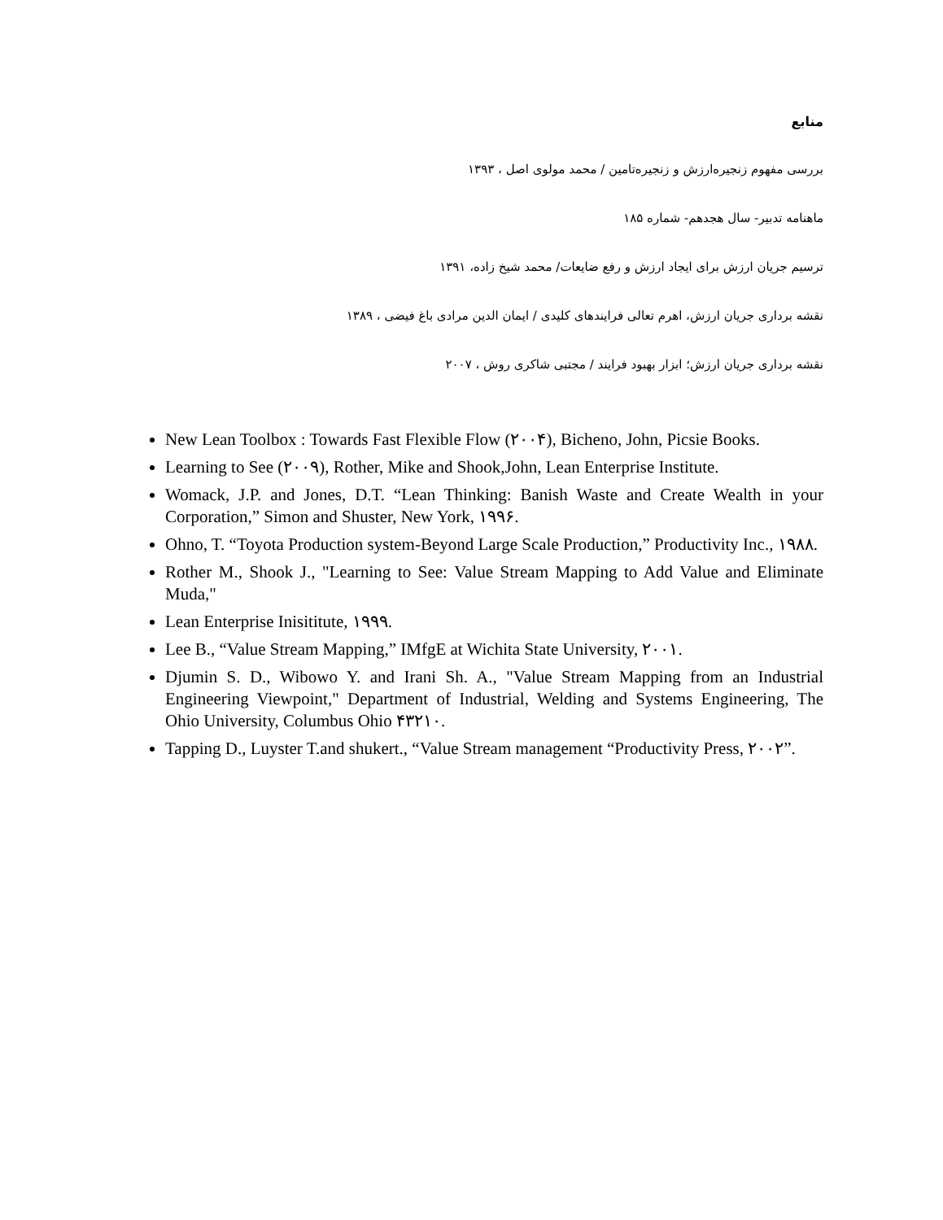منابع
بررسی مفهوم زنجیره‌ارزش و زنجیره‌تامین / محمد مولوی اصل ، ۱۳۹۳
ماهنامه تدبیر- سال هجدهم- شماره ۱۸۵
ترسیم جریان ارزش برای ایجاد ارزش و رفع ضایعات/ محمد شیخ زاده، ۱۳۹۱
نقشه برداری جریان ارزش، اهرم تعالی فرایندهای کلیدی / ایمان الدین مرادی باغ فیضی ، ۱۳۸۹
نقشه برداری جریان ارزش؛ ابزار بهبود فرایند / مجتبی شاکری روش ، ۲۰۰۷
New Lean Toolbox : Towards Fast Flexible Flow (۲۰۰۴), Bicheno, John, Picsie Books.
Learning to See (۲۰۰۹), Rother, Mike and Shook,John, Lean Enterprise Institute.
Womack, J.P. and Jones, D.T. “Lean Thinking: Banish Waste and Create Wealth in your Corporation,” Simon and Shuster, New York, ۱۹۹۶.
Ohno, T. “Toyota Production system-Beyond Large Scale Production,” Productivity Inc., ۱۹۸۸.
Rother M., Shook J., "Learning to See: Value Stream Mapping to Add Value and Eliminate Muda,"
Lean Enterprise Inisititute, ۱۹۹۹.
Lee B., “Value Stream Mapping,” IMfgE at Wichita State University, ۲۰۰۱.
Djumin S. D., Wibowo Y. and Irani Sh. A., "Value Stream Mapping from an Industrial Engineering Viewpoint," Department of Industrial, Welding and Systems Engineering, The Ohio University, Columbus Ohio ۴۳۲۱۰.
Tapping D., Luyster T.and shukert., “Value Stream management “Productivity Press, ۲۰۰۲”.